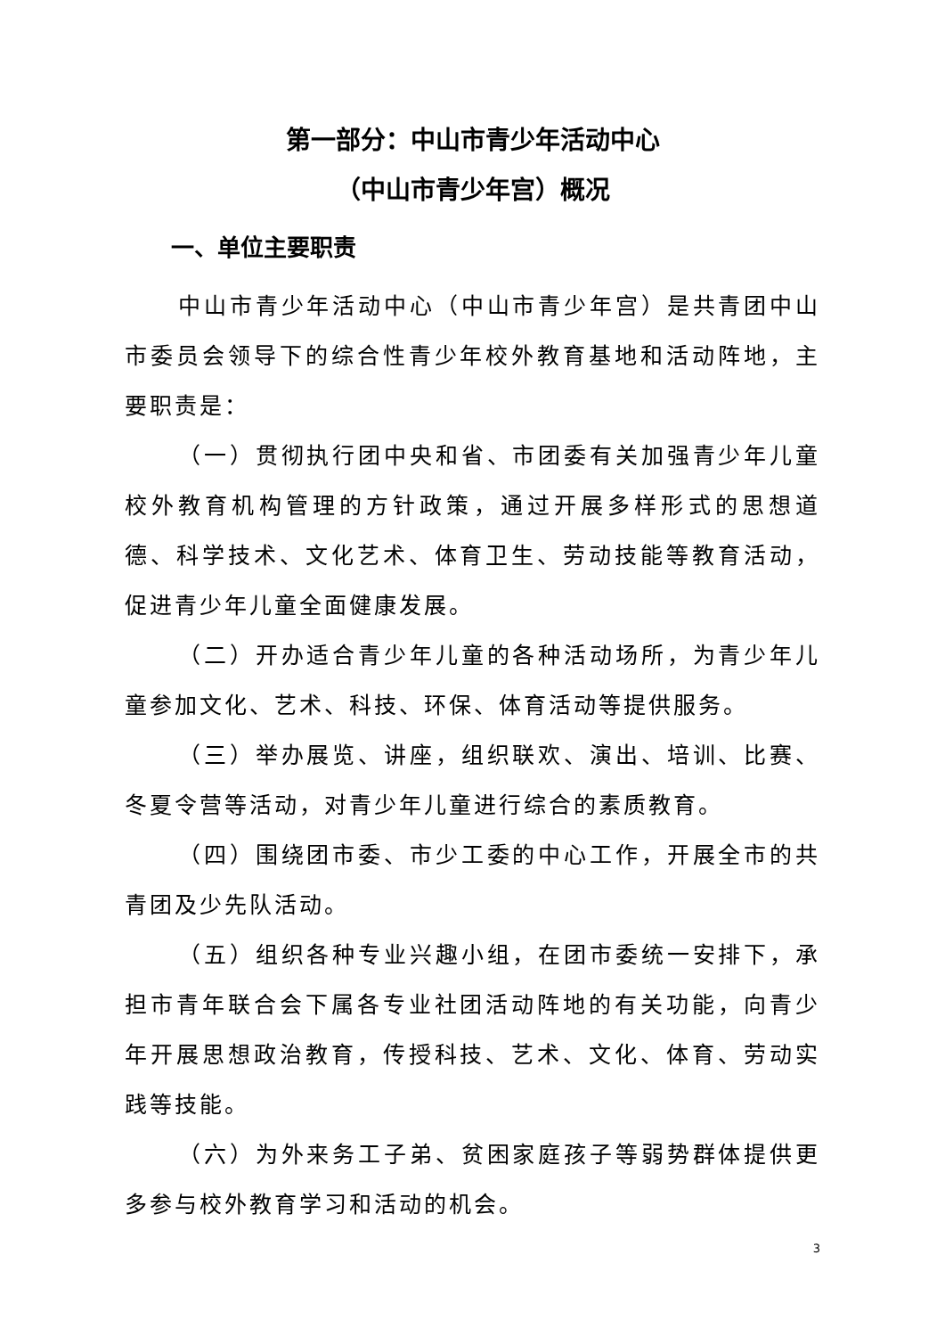第一部分：中山市青少年活动中心
（中山市青少年宫）概况
一、单位主要职责
中山市青少年活动中心（中山市青少年宫）是共青团中山市委员会领导下的综合性青少年校外教育基地和活动阵地，主要职责是：
（一）贯彻执行团中央和省、市团委有关加强青少年儿童校外教育机构管理的方针政策，通过开展多样形式的思想道德、科学技术、文化艺术、体育卫生、劳动技能等教育活动，促进青少年儿童全面健康发展。
（二）开办适合青少年儿童的各种活动场所，为青少年儿童参加文化、艺术、科技、环保、体育活动等提供服务。
（三）举办展览、讲座，组织联欢、演出、培训、比赛、冬夏令营等活动，对青少年儿童进行综合的素质教育。
（四）围绕团市委、市少工委的中心工作，开展全市的共青团及少先队活动。
（五）组织各种专业兴趣小组，在团市委统一安排下，承担市青年联合会下属各专业社团活动阵地的有关功能，向青少年开展思想政治教育，传授科技、艺术、文化、体育、劳动实践等技能。
（六）为外来务工子弟、贫困家庭孩子等弱势群体提供更多参与校外教育学习和活动的机会。
3